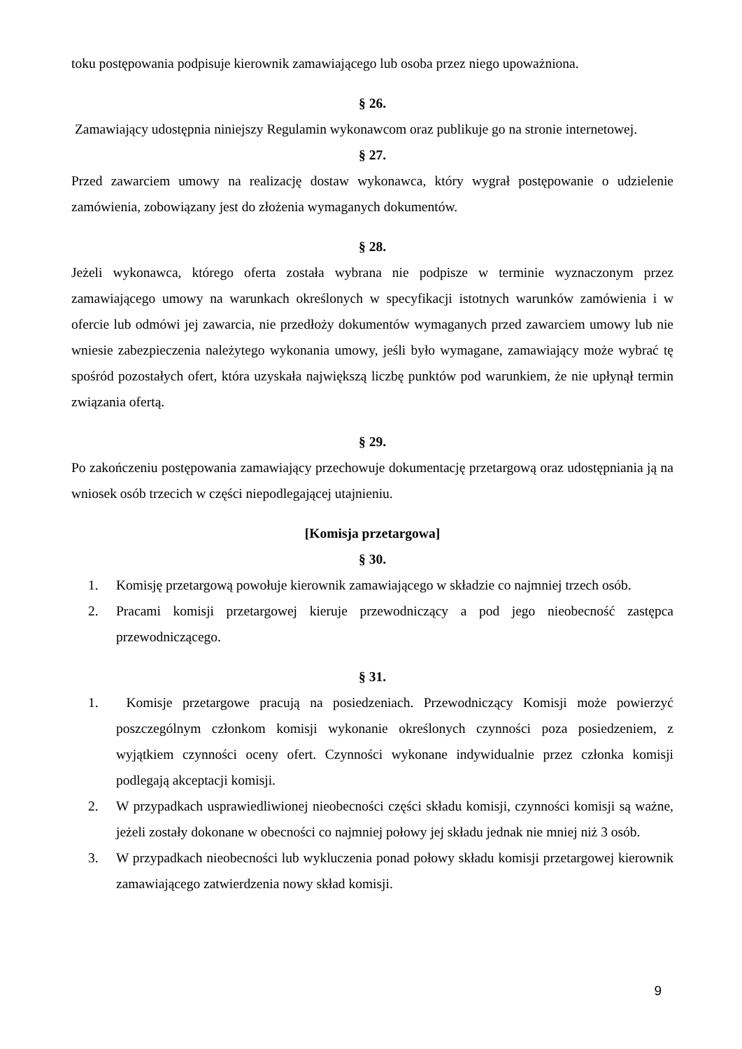toku postępowania podpisuje kierownik zamawiającego lub osoba przez niego upoważniona.
§ 26.
Zamawiający udostępnia niniejszy Regulamin wykonawcom oraz publikuje go na stronie internetowej.
§ 27.
Przed zawarciem umowy na realizację dostaw wykonawca, który wygrał postępowanie o udzielenie zamówienia, zobowiązany jest do złożenia wymaganych dokumentów.
§ 28.
Jeżeli wykonawca, którego oferta została wybrana nie podpisze w terminie wyznaczonym przez zamawiającego umowy na warunkach określonych w specyfikacji istotnych warunków zamówienia i w ofercie lub odmówi jej zawarcia, nie przedłoży dokumentów wymaganych przed zawarciem umowy lub nie wniesie zabezpieczenia należytego wykonania umowy, jeśli było wymagane, zamawiający może wybrać tę spośród pozostałych ofert, która uzyskała największą liczbę punktów pod warunkiem, że nie upłynął termin związania ofertą.
§ 29.
Po zakończeniu postępowania zamawiający przechowuje dokumentację przetargową oraz udostępniania ją na wniosek osób trzecich w części niepodlegającej utajnieniu.
[Komisja przetargowa]
§ 30.
1. Komisję przetargową powołuje kierownik zamawiającego w składzie co najmniej trzech osób.
2. Pracami komisji przetargowej kieruje przewodniczący a pod jego nieobecność zastępca przewodniczącego.
§ 31.
1. Komisje przetargowe pracują na posiedzeniach. Przewodniczący Komisji może powierzyć poszczególnym członkom komisji wykonanie określonych czynności poza posiedzeniem, z wyjątkiem czynności oceny ofert. Czynności wykonane indywidualnie przez członka komisji podlegają akceptacji komisji.
2. W przypadkach usprawiedliwionej nieobecności części składu komisji, czynności komisji są ważne, jeżeli zostały dokonane w obecności co najmniej połowy jej składu jednak nie mniej niż 3 osób.
3. W przypadkach nieobecności lub wykluczenia ponad połowy składu komisji przetargowej kierownik zamawiającego zatwierdzenia nowy skład komisji.
9